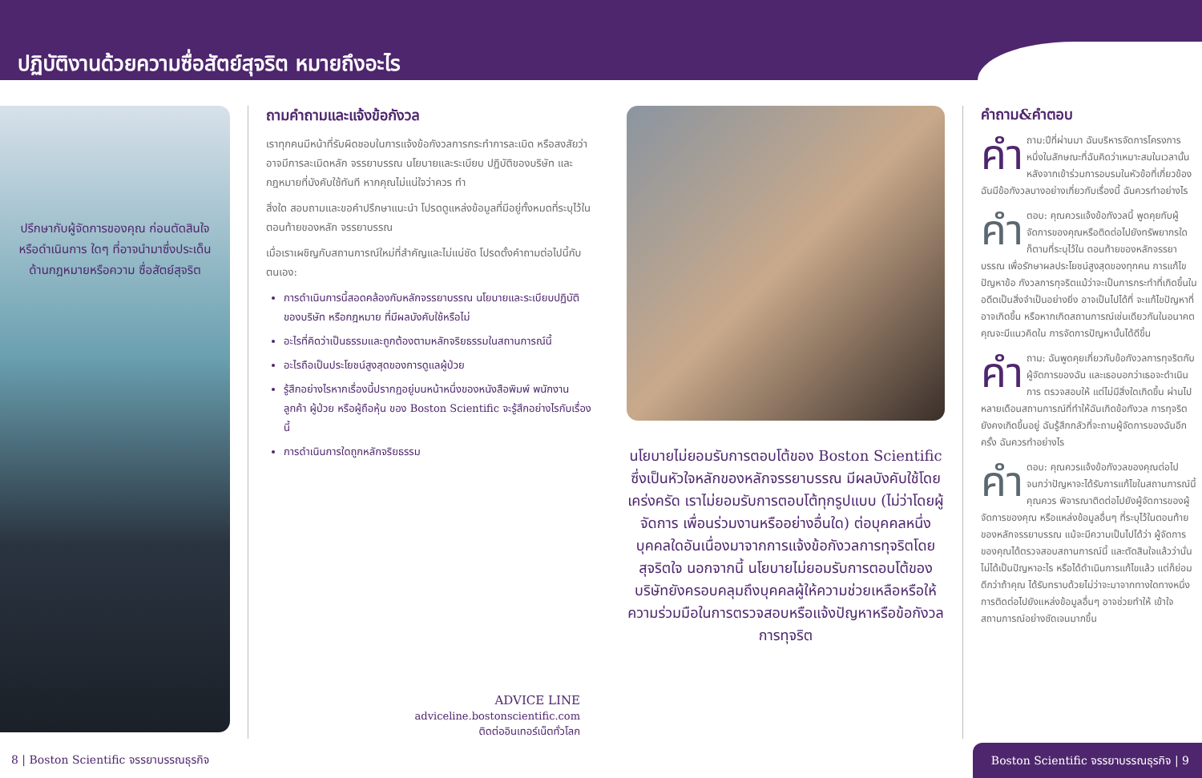ปฏิบัติงานด้วยความซื่อสัตย์สุจริต หมายถึงอะไร
ปรึกษากับผู้จัดการของคุณ ก่อนตัดสินใจหรือดำเนินการ ใดๆ ที่อาจนำมาซึ่งประเด็น ด้านกฎหมายหรือความ ซื่อสัตย์สุจริต
ถามคำถามและแจ้งข้อกังวล
เราทุกคนมีหน้าที่รับผิดชอบในการแจ้งข้อกังวลการกระทำการละเมิด หรือสงสัยว่าอาจมีการละเมิดหลัก จรรยาบรรณ นโยบายและระเบียบ ปฏิบัติของบริษัท และกฎหมายที่บังคับใช้ทันที หากคุณไม่แน่ใจว่าควร ทำ
สิ่งใด สอบถามและขอคำปรึกษาแนะนำ โปรดดูแหล่งข้อมูลที่มีอยู่ทั้งหมดที่ระบุไว้ในตอนท้ายของหลัก จรรยาบรรณ
เมื่อเราเผชิญกับสถานการณ์ใหม่ที่สำคัญและไม่แน่ชัด โปรดตั้งคำถามต่อไปนี้กับตนเอง:
การดำเนินการนี้สอดคล้องกับหลักจรรยาบรรณ นโยบายและระเบียบปฏิบัติของบริษัท หรือกฎหมาย ที่มีผลบังคับใช้หรือไม่
อะไรที่คิดว่าเป็นธรรมและถูกต้องตามหลักจริยธรรมในสถานการณ์นี้
อะไรถือเป็นประโยชน์สูงสุดของการดูแลผู้ป่วย
รู้สึกอย่างไรหากเรื่องนี้ปรากฏอยู่บนหน้าหนึ่งของหนังสือพิมพ์ พนักงาน ลูกค้า ผู้ป่วย หรือผู้ถือหุ้น ของ Boston Scientific จะรู้สึกอย่างไรกับเรื่องนี้
การดำเนินการใดถูกหลักจริยธรรม
ADVICE LINE
adviceline.bostonscientific.com
ติดต่ออินเทอร์เน็ตทั่วโลก
นโยบายไม่ยอมรับการตอบโต้ของ Boston Scientific ซึ่งเป็นหัวใจหลักของหลักจรรยาบรรณ มีผลบังคับใช้โดยเคร่งครัด เราไม่ยอมรับการตอบโต้ทุกรูปแบบ (ไม่ว่าโดยผู้จัดการ เพื่อนร่วมงานหรืออย่างอื่นใด) ต่อบุคคลหนึ่งบุคคลใดอันเนื่องมาจากการแจ้งข้อกังวลการทุจริตโดยสุจริตใจ นอกจากนี้ นโยบายไม่ยอมรับการตอบโต้ของบริษัทยังครอบคลุมถึงบุคคลผู้ให้ความช่วยเหลือหรือให้ความร่วมมือในการตรวจสอบหรือแจ้งปัญหาหรือข้อกังวลการทุจริต
คำถาม&คำตอบ
คำ ถาม:ปีที่ผ่านมา ฉันบริหารจัดการโครงการหนึ่งในลักษณะที่ฉันคิดว่าเหมาะสมในเวลานั้น หลังจากเข้าร่วมการอบรมในหัวข้อที่เกี่ยวข้อง ฉันมีข้อกังวลบางอย่างเกี่ยวกับเรื่องนี้ ฉันควรทำอย่างไร
คำ ตอบ: คุณควรแจ้งข้อกังวลนี้ พูดคุยกับผู้จัดการของคุณหรือติดต่อไปยังทรัพยากรใดก็ตามที่ระบุไว้ใน ตอนท้ายของหลักจรรยาบรรณ เพื่อรักษาผลประโยชน์สูงสุดของทุกคน การแก้ไขปัญหาข้อ กังวลการทุจริตแม้ว่าจะเป็นการกระทำที่เกิดขึ้นในอดีตเป็นสิ่งจำเป็นอย่างยิ่ง อาจเป็นไปได้ที่ จะแก้ไขปัญหาที่อาจเกิดขึ้น หรือหากเกิดสถานการณ์เช่นเดียวกันในอนาคต คุณจะมีแนวคิดใน การจัดการปัญหานั้นได้ดีขึ้น
คำ ถาม: ฉันพูดคุยเกี่ยวกับข้อกังวลการทุจริตกับผู้จัดการของฉัน และเธอบอกว่าเธอจะดำเนินการ ตรวจสอบให้ แต่ไม่มีสิ่งใดเกิดขึ้น ผ่านไปหลายเดือนสถานการณ์ที่ทำให้ฉันเกิดข้อกังวล การทุจริตยังคงเกิดขึ้นอยู่ ฉันรู้สึกกลัวที่จะถามผู้จัดการของฉันอีกครั้ง ฉันควรทำอย่างไร
คำ ตอบ: คุณควรแจ้งข้อกังวลของคุณต่อไปจนกว่าปัญหาจะได้รับการแก้ไขในสถานการณ์นี้ คุณควร พิจารณาติดต่อไปยังผู้จัดการของผู้จัดการของคุณ หรือแหล่งข้อมูลอื่นๆ ที่ระบุไว้ในตอนท้าย ของหลักจรรยาบรรณ แม้จะมีความเป็นไปได้ว่า ผู้จัดการของคุณได้ตรวจสอบสถานการณ์นี้ และตัดสินใจแล้วว่านั่นไม่ได้เป็นปัญหาอะไร หรือได้ดำเนินการแก้ไขแล้ว แต่ก็ย่อมดีกว่าถ้าคุณ ได้รับทราบด้วยไม่ว่าจะมาจากทางใดทางหนึ่ง การติดต่อไปยังแหล่งข้อมูลอื่นๆ อาจช่วยทำให้ เข้าใจสถานการณ์อย่างชัดเจนมากขึ้น
8 | Boston Scientific จรรยาบรรณธุรกิจ
Boston Scientific จรรยาบรรณธุรกิจ | 9